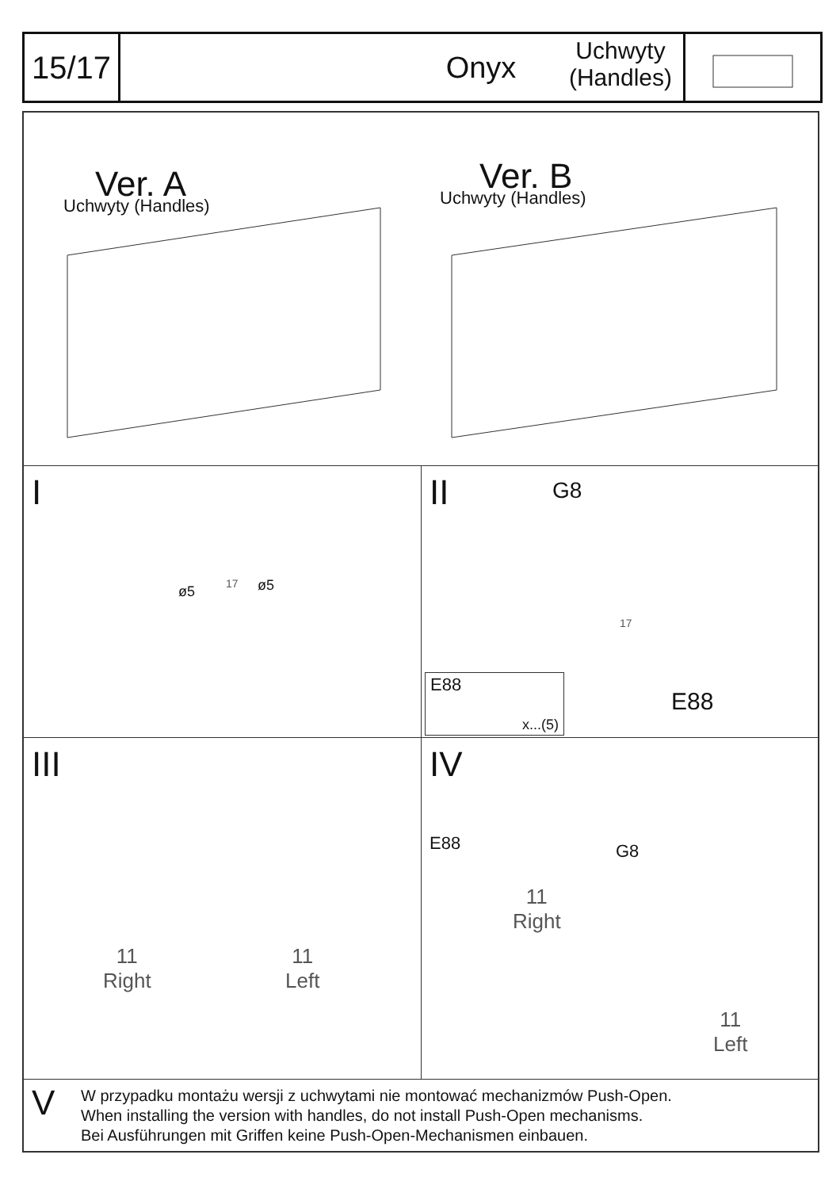15/17
Onyx Uchwyty
(Handles)
Ver. A
Uchwyty (Handles)
Ver. B
Uchwyty (Handles)
I
ø5 17 ø5
II G8
17
E88
x...(5)
E88
III
11
Right
11
Left
IV
E88 G8
11
Right
11
Left
V
W przypadku montażu wersji z uchwytami nie montować mechanizmów Push-Open.
When installing the version with handles, do not install Push-Open mechanisms.
Bei Ausführungen mit Griffen keine Push-Open-Mechanismen einbauen.